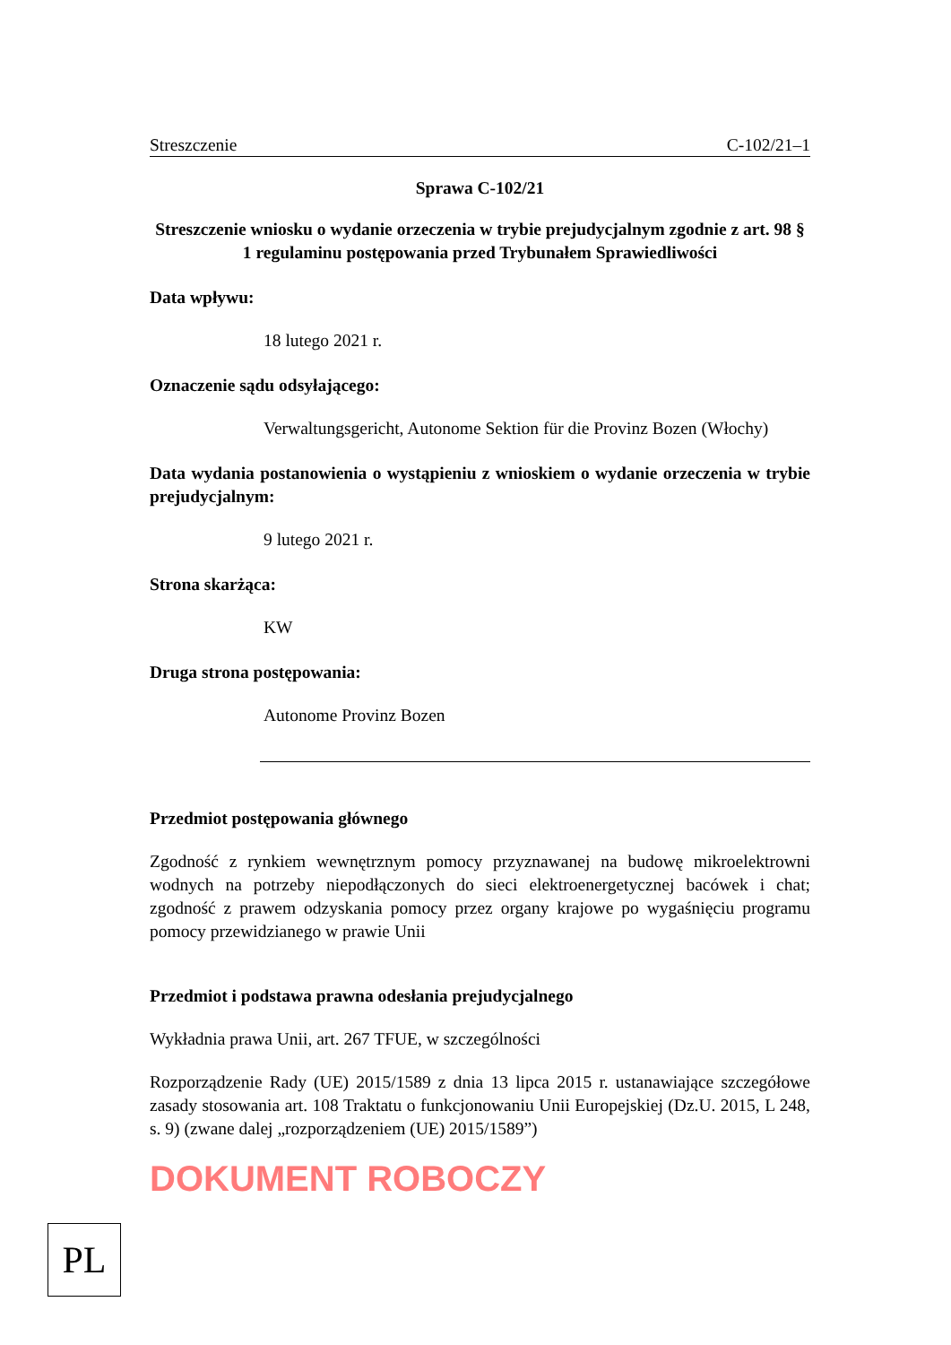Streszczenie C-102/21–1
Sprawa C-102/21
Streszczenie wniosku o wydanie orzeczenia w trybie prejudycjalnym zgodnie z art. 98 § 1 regulaminu postępowania przed Trybunałem Sprawiedliwości
Data wpływu:
18 lutego 2021 r.
Oznaczenie sądu odsyłającego:
Verwaltungsgericht, Autonome Sektion für die Provinz Bozen (Włochy)
Data wydania postanowienia o wystąpieniu z wnioskiem o wydanie orzeczenia w trybie prejudycjalnym:
9 lutego 2021 r.
Strona skarżąca:
KW
Druga strona postępowania:
Autonome Provinz Bozen
Przedmiot postępowania głównego
Zgodność z rynkiem wewnętrznym pomocy przyznawanej na budowę mikroelektrowni wodnych na potrzeby niepodłączonych do sieci elektroenergetycznej bacówek i chat; zgodność z prawem odzyskania pomocy przez organy krajowe po wygaśnięciu programu pomocy przewidzianego w prawie Unii
Przedmiot i podstawa prawna odesłania prejudycjalnego
Wykładnia prawa Unii, art. 267 TFUE, w szczególności
Rozporządzenie Rady (UE) 2015/1589 z dnia 13 lipca 2015 r. ustanawiające szczegółowe zasady stosowania art. 108 Traktatu o funkcjonowaniu Unii Europejskiej (Dz.U. 2015, L 248, s. 9) (zwane dalej „rozporządzeniem (UE) 2015/1589”)
DOKUMENT ROBOCZY
PL